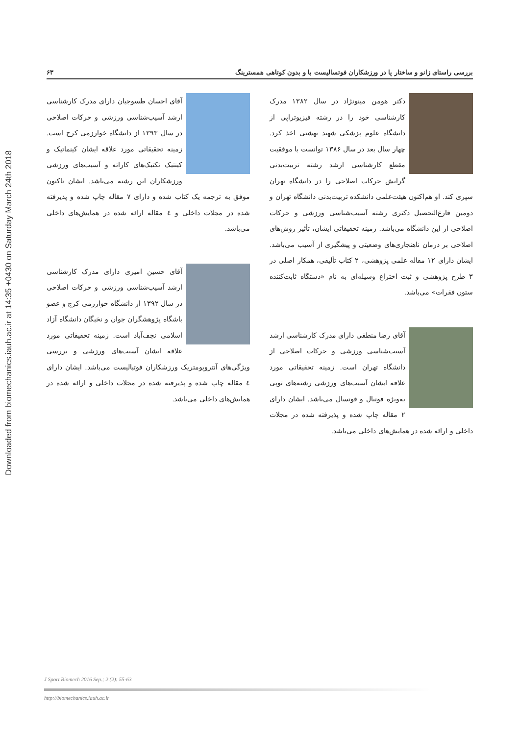Downloaded from biomechanics.iauh.ac.ir at 14:35 +0430 on Saturday March 24th 2018
بررسی راستای زانو و ساختار پا در ورزشکاران فوتسالیست با و بدون کوتاهی همسترینگ ۶۳
دکتر هومن مینونژاد در سال ۱۳۸۲ مدرک کارشناسی خود را در رشته فیزیوتراپی از دانشگاه علوم پزشکی شهید بهشتی اخذ کرد. چهار سال بعد در سال ۱۳۸۶ توانست با موفقیت مقطع کارشناسی ارشد رشته تربیت‌بدنی گرایش حرکات اصلاحی را در دانشگاه تهران سپری کند. او هم‌اکنون هیئت‌علمی دانشکده تربیت‌بدنی دانشگاه تهران و دومین فارغ‌التحصیل دکتری رشته آسیب‌شناسی ورزشی و حرکات اصلاحی از این دانشگاه می‌باشد. زمینه تحقیقاتی ایشان، تأثیر روش‌های اصلاحی بر درمان ناهنجاری‌های وضعیتی و پیشگیری از آسیب می‌باشد. ایشان دارای ۱۲ مقاله علمی پژوهشی، ۲ کتاب تألیفی، همکار اصلی در ۳ طرح پژوهشی و ثبت اختراع وسیله‌ای به نام «دستگاه ثابت‌کننده ستون فقرات» می‌باشد.
آقای رضا منطقی دارای مدرک کارشناسی ارشد آسیب‌شناسی ورزشی و حرکات اصلاحی از دانشگاه تهران است. زمینه تحقیقاتی مورد علاقه ایشان آسیب‌های ورزشی رشته‌های توپی به‌ویژه فوتبال و فوتسال می‌باشد. ایشان دارای ۲ مقاله چاپ شده و پذیرفته شده در مجلات داخلی و ارائه شده در همایش‌های داخلی می‌باشد.
آقای احسان طسوجیان دارای مدرک کارشناسی ارشد آسیب‌شناسی ورزشی و حرکات اصلاحی در سال ۱۳۹۳ از دانشگاه خوارزمی کرج است. زمینه تحقیقاتی مورد علاقه ایشان کینماتیک و کینتیک تکنیک‌های کاراته و آسیب‌های ورزشی ورزشکاران این رشته می‌باشد. ایشان تاکنون موفق به ترجمه یک کتاب شده و دارای ۷ مقاله چاپ شده و پذیرفته شده در مجلات داخلی و ٤ مقاله ارائه شده در همایش‌های داخلی می‌باشد.
آقای حسین امیری دارای مدرک کارشناسی ارشد آسیب‌شناسی ورزشی و حرکات اصلاحی در سال ۱۳۹۲ از دانشگاه خوارزمی کرج و عضو باشگاه پژوهشگران جوان و نخبگان دانشگاه آزاد اسلامی نجف‌آباد است. زمینه تحقیقاتی مورد علاقه ایشان آسیب‌های ورزشی و بررسی ویژگی‌های آنتروپومتریک ورزشکاران فوتبالیست می‌باشد. ایشان دارای ٤ مقاله چاپ شده و پذیرفته شده در مجلات داخلی و ارائه شده در همایش‌های داخلی می‌باشد.
J Sport Biomech 2016 Sep.; 2 (2): 55-63
http://biomechanics.iauh.ac.ir